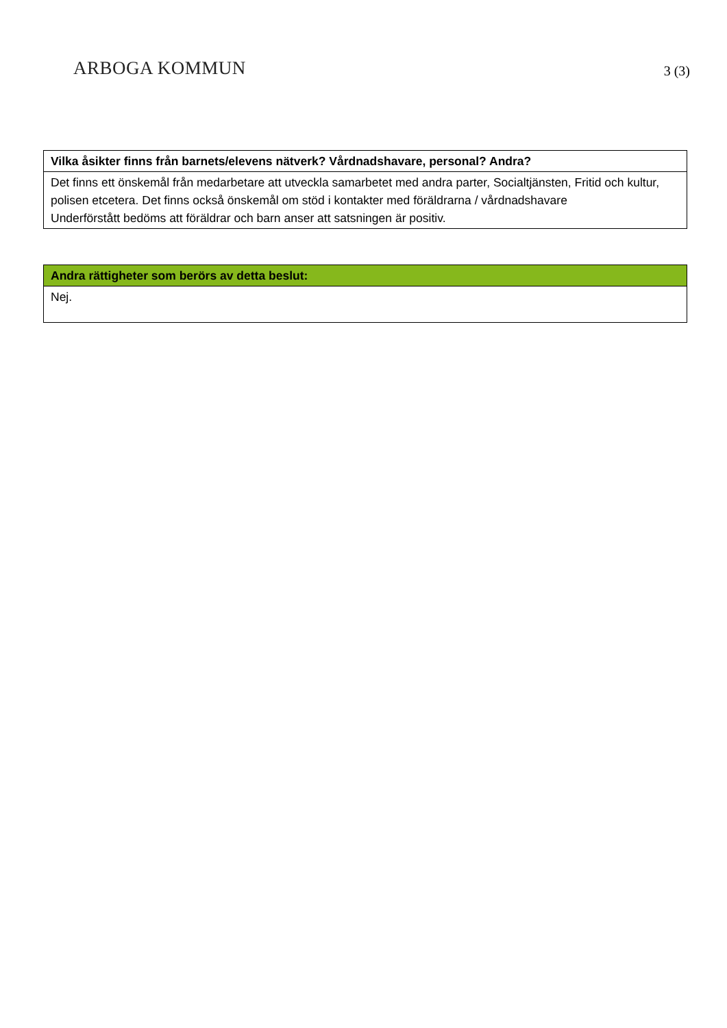ARBOGA KOMMUN
3 (3)
| Vilka åsikter finns från barnets/elevens nätverk? Vårdnadshavare, personal? Andra? |
| --- |
| Det finns ett önskemål från medarbetare att utveckla samarbetet med andra parter, Socialtjänsten, Fritid och kultur, polisen etcetera. Det finns också önskemål om stöd i kontakter med föräldrarna / vårdnadshavare Underförstått bedöms att föräldrar och barn anser att satsningen är positiv. |
| Andra rättigheter som berörs av detta beslut: |
| --- |
| Nej. |